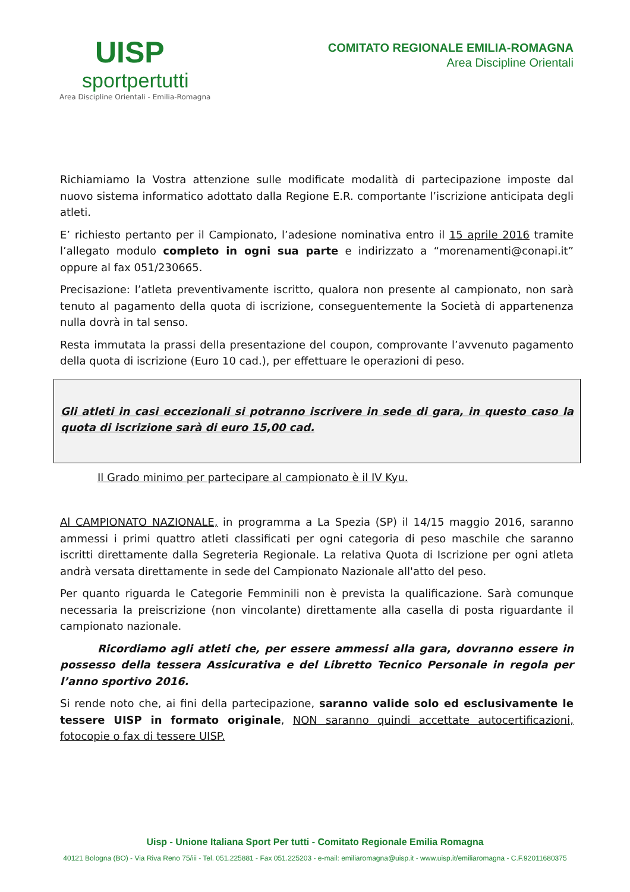UISP
sportpertutti
Area Discipline Orientali - Emilia-Romagna
COMITATO REGIONALE EMILIA-ROMAGNA
Area Discipline Orientali
Richiamiamo la Vostra attenzione sulle modificate modalità di partecipazione imposte dal nuovo sistema informatico adottato dalla Regione E.R. comportante l’iscrizione anticipata degli atleti.
E’ richiesto pertanto per il Campionato, l’adesione nominativa entro il 15 aprile 2016 tramite l’allegato modulo completo in ogni sua parte e indirizzato a “morenamenti@conapi.it” oppure al fax 051/230665.
Precisazione: l’atleta preventivamente iscritto, qualora non presente al campionato, non sarà tenuto al pagamento della quota di iscrizione, conseguentemente la Società di appartenenza nulla dovrà in tal senso.
Resta immutata la prassi della presentazione del coupon, comprovante l’avvenuto pagamento della quota di iscrizione (Euro 10 cad.), per effettuare le operazioni di peso.
Gli atleti in casi eccezionali si potranno iscrivere in sede di gara, in questo caso la quota di iscrizione sarà di euro 15,00 cad.
Il Grado minimo per partecipare al campionato è il IV Kyu.
Al CAMPIONATO NAZIONALE, in programma a La Spezia (SP) il 14/15 maggio 2016, saranno ammessi i primi quattro atleti classificati per ogni categoria di peso maschile che saranno iscritti direttamente dalla Segreteria Regionale. La relativa Quota di Iscrizione per ogni atleta andrà versata direttamente in sede del Campionato Nazionale all'atto del peso.
Per quanto riguarda le Categorie Femminili non è prevista la qualificazione. Sarà comunque necessaria la preiscrizione (non vincolante) direttamente alla casella di posta riguardante il campionato nazionale.
Ricordiamo agli atleti che, per essere ammessi alla gara, dovranno essere in possesso della tessera Assicurativa e del Libretto Tecnico Personale in regola per l’anno sportivo 2016.
Si rende noto che, ai fini della partecipazione, saranno valide solo ed esclusivamente le tessere UISP in formato originale, NON saranno quindi accettate autocertificazioni, fotocopie o fax di tessere UISP.
Uisp - Unione Italiana Sport Per tutti - Comitato Regionale Emilia Romagna
40121 Bologna (BO) - Via Riva Reno 75/iii - Tel. 051.225881 - Fax 051.225203 - e-mail: emiliaromagna@uisp.it - www.uisp.it/emiliaromagna - C.F.92011680375